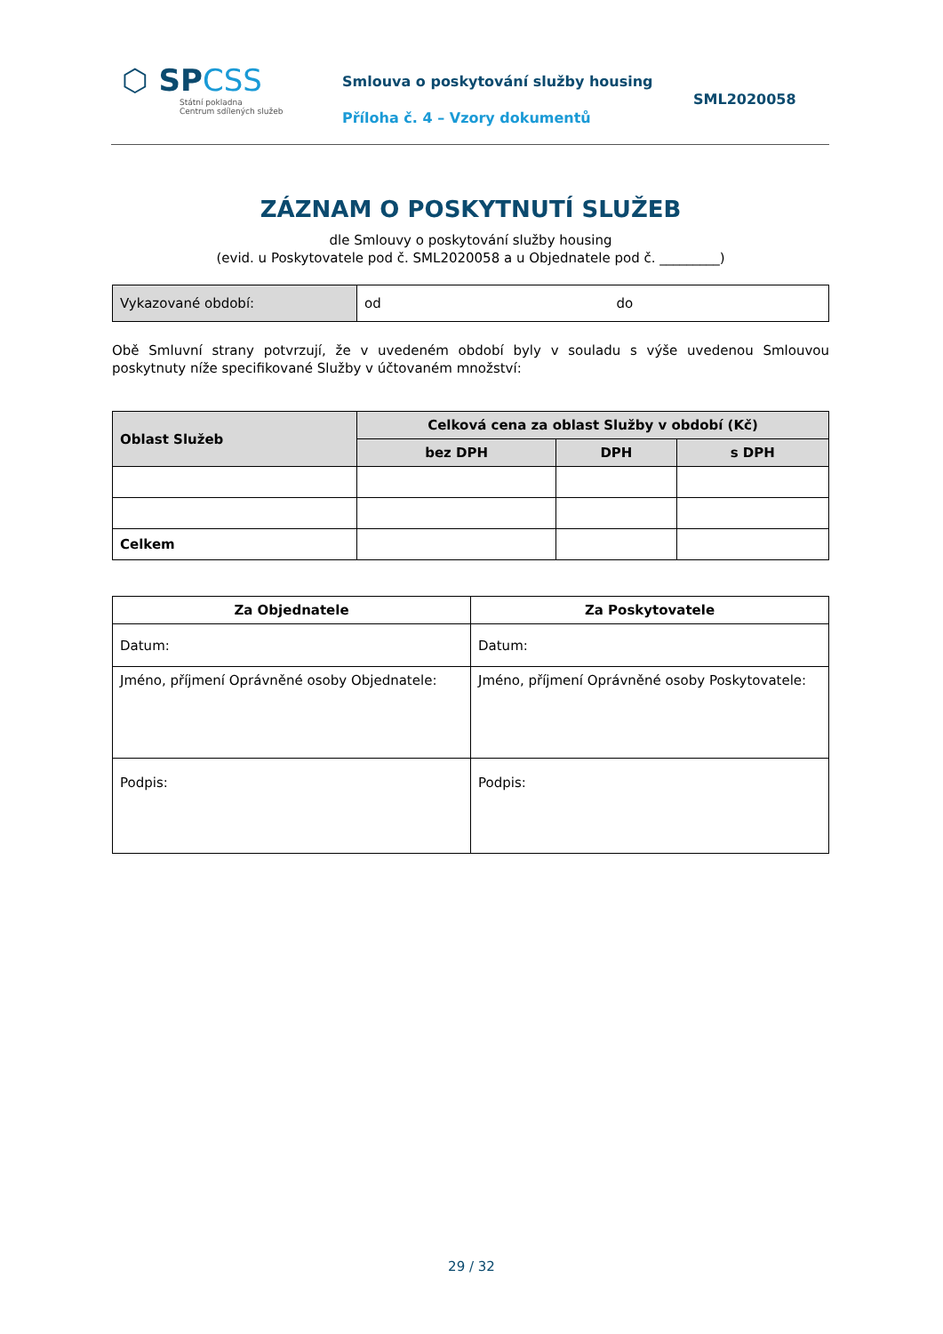⬡ SPCSS
Státní pokladna
Centrum sdílených služeb
Smlouva o poskytování služby housing
Příloha č. 4 – Vzory dokumentů
SML2020058
ZÁZNAM O POSKYTNUTÍ SLUŽEB
dle Smlouvy o poskytování služby housing
(evid. u Poskytovatele pod č. SML2020058 a u Objednatele pod č. _________)
| Vykazované období: | od do |
Obě Smluvní strany potvrzují, že v uvedeném období byly v souladu s výše uvedenou Smlouvou poskytnuty níže specifikované Služby v účtovaném množství:
| Oblast Služeb | Celková cena za oblast Služby v období (Kč) | | |
| --- | --- | --- | --- |
| | bez DPH | DPH | s DPH |
| Celkem | | | |
| Za Objednatele | Za Poskytovatele |
| --- | --- |
| Datum: | Datum: |
| Jméno, příjmení Oprávněné osoby Objednatele: | Jméno, příjmení Oprávněné osoby Poskytovatele: |
| Podpis: | Podpis: |
29 / 32